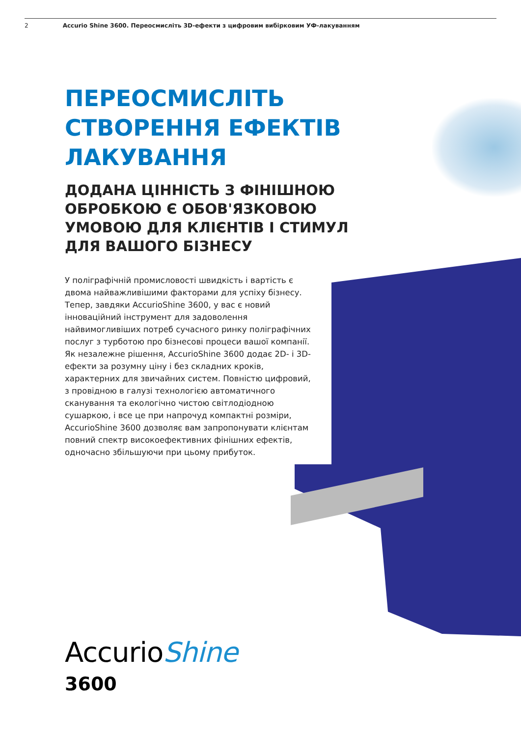2 Accurio Shine 3600. Переосмисліть 3D-ефекти з цифровим вибірковим УФ-лакуванням
ПЕРЕОСМИСЛІТЬ СТВОРЕННЯ ЕФЕКТІВ ЛАКУВАННЯ
ДОДАНА ЦІННІСТЬ З ФІНІШНОЮ ОБРОБКОЮ Є ОБОВ'ЯЗКОВОЮ УМОВОЮ ДЛЯ КЛІЄНТІВ І СТИМУЛ ДЛЯ ВАШОГО БІЗНЕСУ
У поліграфічній промисловості швидкість і вартість є двома найважливішими факторами для успіху бізнесу. Тепер, завдяки AccurioShine 3600, у вас є новий інноваційний інструмент для задоволення найвимогливіших потреб сучасного ринку поліграфічних послуг з турботою про бізнесові процеси вашої компанії. Як незалежне рішення, AccurioShine 3600 додає 2D- і 3D-ефекти за розумну ціну і без складних кроків, характерних для звичайних систем. Повністю цифровий, з провідною в галузі технологією автоматичного сканування та екологічно чистою світлодіодною сушаркою, і все це при напрочуд компактні розміри, AccurioShine 3600 дозволяє вам запропонувати клієнтам повний спектр високоефективних фінішних ефектів, одночасно збільшуючи при цьому прибуток.
AccurioShine
3600